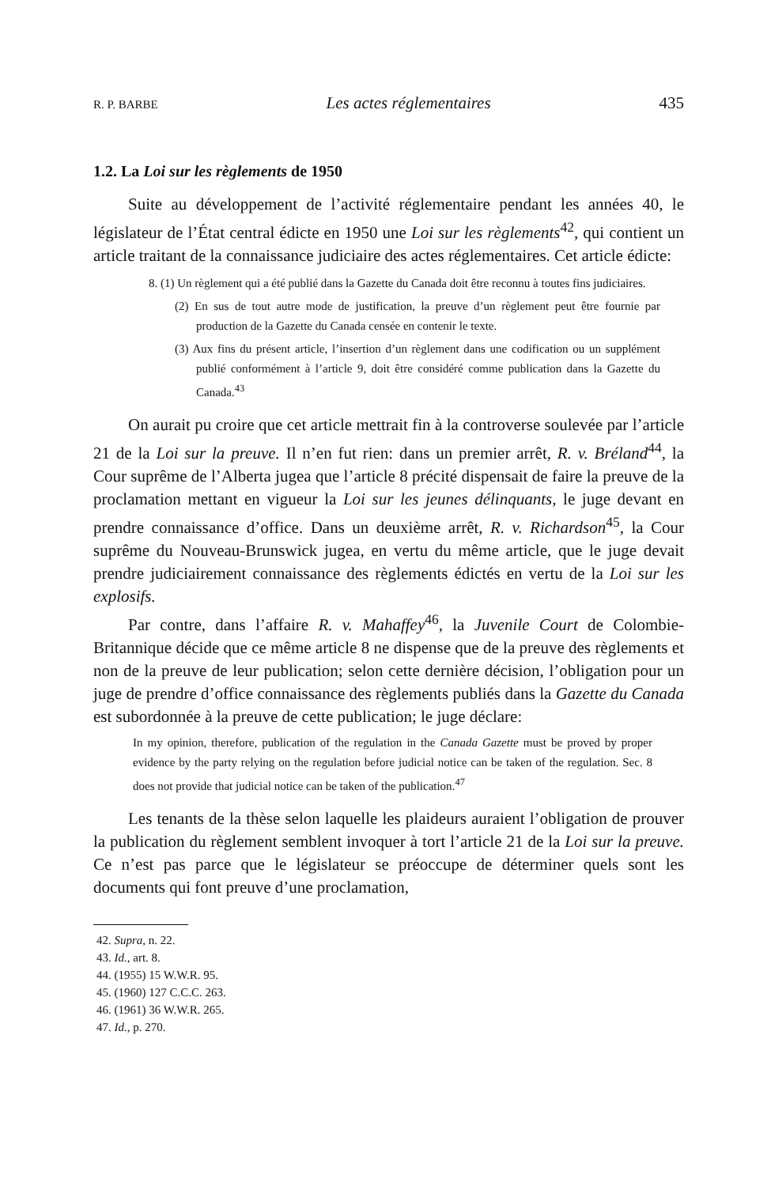R. P. BARBE Les actes réglementaires 435
1.2. La Loi sur les règlements de 1950
Suite au développement de l’activité réglementaire pendant les années 40, le législateur de l’État central édicte en 1950 une Loi sur les règlements<sup>42</sup>, qui contient un article traitant de la connaissance judiciaire des actes réglementaires. Cet article édicte:
8. (1) Un règlement qui a été publié dans la Gazette du Canada doit être reconnu à toutes fins judiciaires.
(2) En sus de tout autre mode de justification, la preuve d’un règlement peut être fournie par production de la Gazette du Canada censée en contenir le texte.
(3) Aux fins du présent article, l’insertion d’un règlement dans une codification ou un supplément publié conformément à l’article 9, doit être considéré comme publication dans la Gazette du Canada.<sup>43</sup>
On aurait pu croire que cet article mettrait fin à la controverse soulevée par l’article 21 de la Loi sur la preuve. Il n’en fut rien: dans un premier arrêt, R. v. Bréland<sup>44</sup>, la Cour suprême de l’Alberta jugea que l’article 8 précité dispensait de faire la preuve de la proclamation mettant en vigueur la Loi sur les jeunes délinquants, le juge devant en prendre connaissance d’office. Dans un deuxième arrêt, R. v. Richardson<sup>45</sup>, la Cour suprême du Nouveau-Brunswick jugea, en vertu du même article, que le juge devait prendre judiciairement connaissance des règlements édictés en vertu de la Loi sur les explosifs.
Par contre, dans l’affaire R. v. Mahaffey<sup>46</sup>, la Juvenile Court de Colombie-Britannique décide que ce même article 8 ne dispense que de la preuve des règlements et non de la preuve de leur publication; selon cette dernière décision, l’obligation pour un juge de prendre d’office connaissance des règlements publiés dans la Gazette du Canada est subordonnée à la preuve de cette publication; le juge déclare:
In my opinion, therefore, publication of the regulation in the Canada Gazette must be proved by proper evidence by the party relying on the regulation before judicial notice can be taken of the regulation. Sec. 8 does not provide that judicial notice can be taken of the publication.<sup>47</sup>
Les tenants de la thèse selon laquelle les plaideurs auraient l’obligation de prouver la publication du règlement semblent invoquer à tort l’article 21 de la Loi sur la preuve. Ce n’est pas parce que le législateur se préoccupe de déterminer quels sont les documents qui font preuve d’une proclamation,
42. Supra, n. 22.
43. Id., art. 8.
44. (1955) 15 W.W.R. 95.
45. (1960) 127 C.C.C. 263.
46. (1961) 36 W.W.R. 265.
47. Id., p. 270.